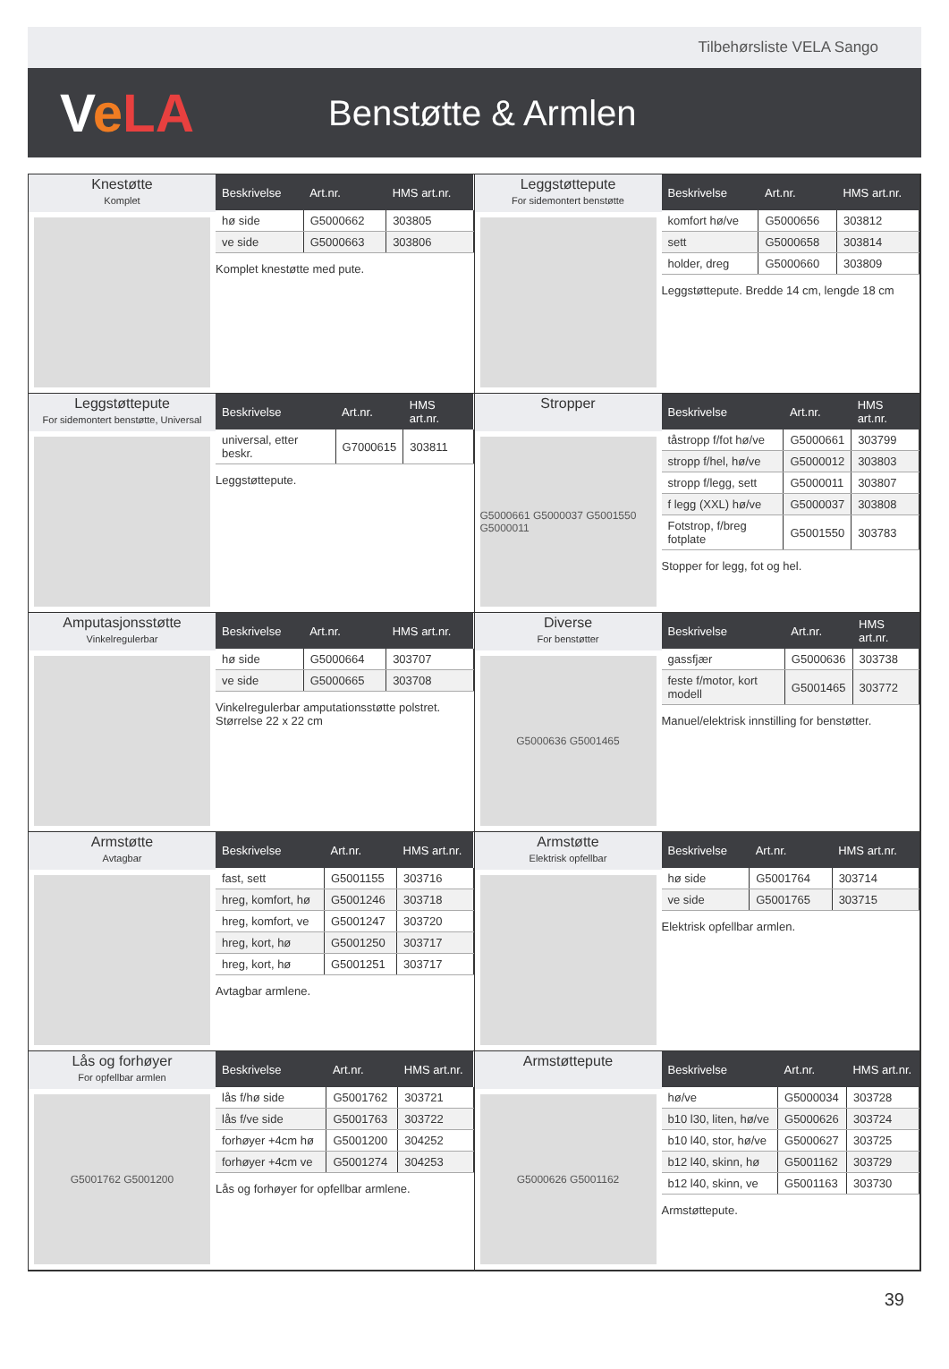Tilbehørsliste VELA Sango
VeLA
Benstøtte & Armlen
Knestøtte
Komplet
| Beskrivelse | Art.nr. | HMS art.nr. |
| --- | --- | --- |
| hø side | G5000662 | 303805 |
| ve side | G5000663 | 303806 |
Komplet knestøtte med pute.
Leggstøttepute
For sidemontert benstøtte
| Beskrivelse | Art.nr. | HMS art.nr. |
| --- | --- | --- |
| komfort hø/ve | G5000656 | 303812 |
| sett | G5000658 | 303814 |
| holder, dreg | G5000660 | 303809 |
Leggstøttepute. Bredde 14 cm, lengde 18 cm
Leggstøttepute
For sidemontert benstøtte, Universal
| Beskrivelse | Art.nr. | HMS art.nr. |
| --- | --- | --- |
| universal, etter beskr. | G7000615 | 303811 |
Leggstøttepute.
Stropper
G5000661 G5000037 G5001550 G5000011
| Beskrivelse | Art.nr. | HMS art.nr. |
| --- | --- | --- |
| tåstropp f/fot hø/ve | G5000661 | 303799 |
| stropp f/hel, hø/ve | G5000012 | 303803 |
| stropp f/legg, sett | G5000011 | 303807 |
| f legg (XXL) hø/ve | G5000037 | 303808 |
| Fotstrop, f/breg fotplate | G5001550 | 303783 |
Stopper for legg, fot og hel.
Amputasjonsstøtte
Vinkelregulerbar
| Beskrivelse | Art.nr. | HMS art.nr. |
| --- | --- | --- |
| hø side | G5000664 | 303707 |
| ve side | G5000665 | 303708 |
Vinkelregulerbar amputationsstøtte polstret. Størrelse 22 x 22 cm
Diverse
For benstøtter
G5000636 G5001465
| Beskrivelse | Art.nr. | HMS art.nr. |
| --- | --- | --- |
| gassfjær | G5000636 | 303738 |
| feste f/motor, kort modell | G5001465 | 303772 |
Manuel/elektrisk innstilling for benstøtter.
Armstøtte
Avtagbar
| Beskrivelse | Art.nr. | HMS art.nr. |
| --- | --- | --- |
| fast, sett | G5001155 | 303716 |
| hreg, komfort, hø | G5001246 | 303718 |
| hreg, komfort, ve | G5001247 | 303720 |
| hreg, kort, hø | G5001250 | 303717 |
| hreg, kort, hø | G5001251 | 303717 |
Avtagbar armlene.
Armstøtte
Elektrisk opfellbar
| Beskrivelse | Art.nr. | HMS art.nr. |
| --- | --- | --- |
| hø side | G5001764 | 303714 |
| ve side | G5001765 | 303715 |
Elektrisk opfellbar armlen.
Lås og forhøyer
For opfellbar armlen
G5001762 G5001200
| Beskrivelse | Art.nr. | HMS art.nr. |
| --- | --- | --- |
| lås f/hø side | G5001762 | 303721 |
| lås f/ve side | G5001763 | 303722 |
| forhøyer +4cm hø | G5001200 | 304252 |
| forhøyer +4cm ve | G5001274 | 304253 |
Lås og forhøyer for opfellbar armlene.
Armstøttepute
G5000626 G5001162
| Beskrivelse | Art.nr. | HMS art.nr. |
| --- | --- | --- |
| hø/ve | G5000034 | 303728 |
| b10 l30, liten, hø/ve | G5000626 | 303724 |
| b10 l40, stor, hø/ve | G5000627 | 303725 |
| b12 l40, skinn, hø | G5001162 | 303729 |
| b12 l40, skinn, ve | G5001163 | 303730 |
Armstøttepute.
39